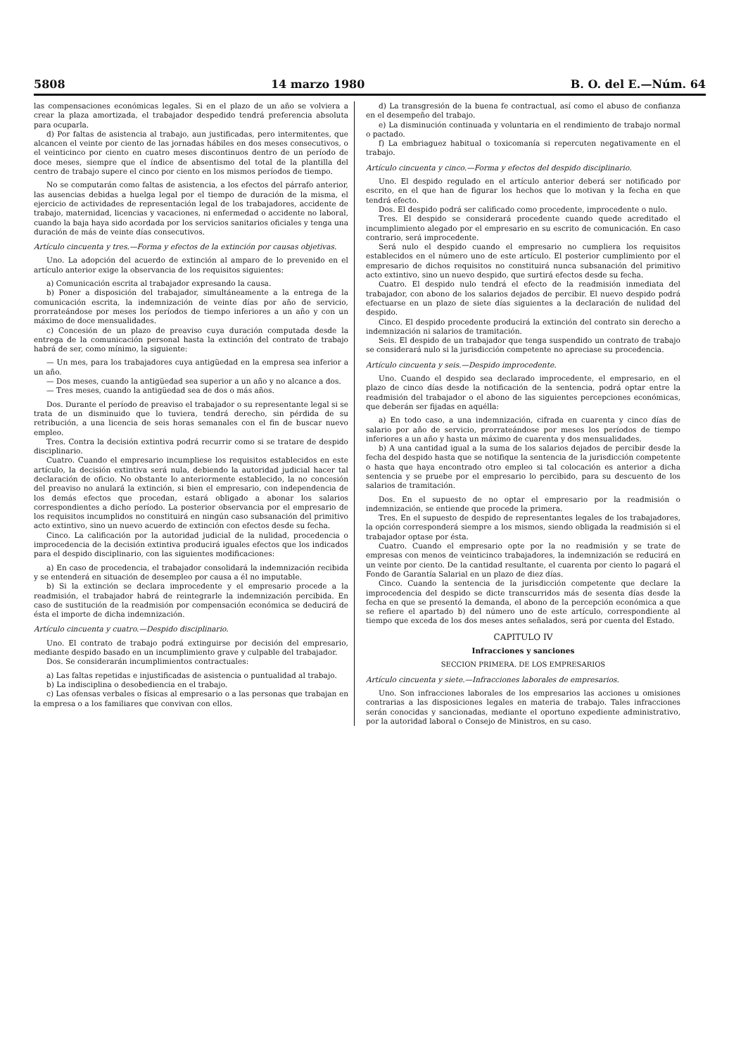5808 14 marzo 1980 B. O. del E.—Núm. 64
las compensaciones económicas legales. Si en el plazo de un año se volviera a crear la plaza amortizada, el trabajador despedido tendrá preferencia absoluta para ocuparla.
d) Por faltas de asistencia al trabajo, aun justificadas, pero intermitentes, que alcancen el veinte por ciento de las jornadas hábiles en dos meses consecutivos, o el veinticinco por ciento en cuatro meses discontinuos dentro de un período de doce meses, siempre que el índice de absentismo del total de la plantilla del centro de trabajo supere el cinco por ciento en los mismos períodos de tiempo.
No se computarán como faltas de asistencia, a los efectos del párrafo anterior, las ausencias debidas a huelga legal por el tiempo de duración de la misma, el ejercicio de actividades de representación legal de los trabajadores, accidente de trabajo, maternidad, licencias y vacaciones, ni enfermedad o accidente no laboral, cuando la baja haya sido acordada por los servicios sanitarios oficiales y tenga una duración de más de veinte días consecutivos.
Artículo cincuenta y tres.—Forma y efectos de la extinción por causas objetivas.
Uno. La adopción del acuerdo de extinción al amparo de lo prevenido en el artículo anterior exige la observancia de los requisitos siguientes:
a) Comunicación escrita al trabajador expresando la causa.
b) Poner a disposición del trabajador, simultáneamente a la entrega de la comunicación escrita, la indemnización de veinte días por año de servicio, prorrateándose por meses los períodos de tiempo inferiores a un año y con un máximo de doce mensualidades.
c) Concesión de un plazo de preaviso cuya duración computada desde la entrega de la comunicación personal hasta la extinción del contrato de trabajo habrá de ser, como mínimo, la siguiente:
— Un mes, para los trabajadores cuya antigüedad en la empresa sea inferior a un año.
— Dos meses, cuando la antigüedad sea superior a un año y no alcance a dos.
— Tres meses, cuando la antigüedad sea de dos o más años.
Dos. Durante el período de preaviso el trabajador o su representante legal si se trata de un disminuido que lo tuviera, tendrá derecho, sin pérdida de su retribución, a una licencia de seis horas semanales con el fin de buscar nuevo empleo.
Tres. Contra la decisión extintiva podrá recurrir como si se tratare de despido disciplinario.
Cuatro. Cuando el empresario incumpliese los requisitos establecidos en este artículo, la decisión extintiva será nula, debiendo la autoridad judicial hacer tal declaración de oficio. No obstante lo anteriormente establecido, la no concesión del preaviso no anulará la extinción, si bien el empresario, con independencia de los demás efectos que procedan, estará obligado a abonar los salarios correspondientes a dicho período. La posterior observancia por el empresario de los requisitos incumplidos no constituirá en ningún caso subsanación del primitivo acto extintivo, sino un nuevo acuerdo de extinción con efectos desde su fecha.
Cinco. La calificación por la autoridad judicial de la nulidad, procedencia o improcedencia de la decisión extintiva producirá iguales efectos que los indicados para el despido disciplinario, con las siguientes modificaciones:
a) En caso de procedencia, el trabajador consolidará la indemnización recibida y se entenderá en situación de desempleo por causa a él no imputable.
b) Si la extinción se declara improcedente y el empresario procede a la readmisión, el trabajador habrá de reintegrarle la indemnización percibida. En caso de sustitución de la readmisión por compensación económica se deducirá de ésta el importe de dicha indemnización.
Artículo cincuenta y cuatro.—Despido disciplinario.
Uno. El contrato de trabajo podrá extinguirse por decisión del empresario, mediante despido basado en un incumplimiento grave y culpable del trabajador.
Dos. Se considerarán incumplimientos contractuales:
a) Las faltas repetidas e injustificadas de asistencia o puntualidad al trabajo.
b) La indisciplina o desobediencia en el trabajo.
c) Las ofensas verbales o físicas al empresario o a las personas que trabajan en la empresa o a los familiares que convivan con ellos.
d) La transgresión de la buena fe contractual, así como el abuso de confianza en el desempeño del trabajo.
e) La disminución continuada y voluntaria en el rendimiento de trabajo normal o pactado.
f) La embriaguez habitual o toxicomanía si repercuten negativamente en el trabajo.
Artículo cincuenta y cinco.—Forma y efectos del despido disciplinario.
Uno. El despido regulado en el artículo anterior deberá ser notificado por escrito, en el que han de figurar los hechos que lo motivan y la fecha en que tendrá efecto.
Dos. El despido podrá ser calificado como procedente, improcedente o nulo.
Tres. El despido se considerará procedente cuando quede acreditado el incumplimiento alegado por el empresario en su escrito de comunicación. En caso contrario, será improcedente.
Será nulo el despido cuando el empresario no cumpliera los requisitos establecidos en el número uno de este artículo. El posterior cumplimiento por el empresario de dichos requisitos no constituirá nunca subsanación del primitivo acto extintivo, sino un nuevo despido, que surtirá efectos desde su fecha.
Cuatro. El despido nulo tendrá el efecto de la readmisión inmediata del trabajador, con abono de los salarios dejados de percibir. El nuevo despido podrá efectuarse en un plazo de siete días siguientes a la declaración de nulidad del despido.
Cinco. El despido procedente producirá la extinción del contrato sin derecho a indemnización ni salarios de tramitación.
Seis. El despido de un trabajador que tenga suspendido un contrato de trabajo se considerará nulo si la jurisdicción competente no apreciase su procedencia.
Artículo cincuenta y seis.—Despido improcedente.
Uno. Cuando el despido sea declarado improcedente, el empresario, en el plazo de cinco días desde la notificación de la sentencia, podrá optar entre la readmisión del trabajador o el abono de las siguientes percepciones económicas, que deberán ser fijadas en aquélla:
a) En todo caso, a una indemnización, cifrada en cuarenta y cinco días de salario por año de servicio, prorrateándose por meses los períodos de tiempo inferiores a un año y hasta un máximo de cuarenta y dos mensualidades.
b) A una cantidad igual a la suma de los salarios dejados de percibir desde la fecha del despido hasta que se notifique la sentencia de la jurisdicción competente o hasta que haya encontrado otro empleo si tal colocación es anterior a dicha sentencia y se pruebe por el empresario lo percibido, para su descuento de los salarios de tramitación.
Dos. En el supuesto de no optar el empresario por la readmisión o indemnización, se entiende que procede la primera.
Tres. En el supuesto de despido de representantes legales de los trabajadores, la opción corresponderá siempre a los mismos, siendo obligada la readmisión si el trabajador optase por ésta.
Cuatro. Cuando el empresario opte por la no readmisión y se trate de empresas con menos de veinticinco trabajadores, la indemnización se reducirá en un veinte por ciento. De la cantidad resultante, el cuarenta por ciento lo pagará el Fondo de Garantía Salarial en un plazo de diez días.
Cinco. Cuando la sentencia de la jurisdicción competente que declare la improcedencia del despido se dicte transcurridos más de sesenta días desde la fecha en que se presentó la demanda, el abono de la percepción económica a que se refiere el apartado b) del número uno de este artículo, correspondiente al tiempo que exceda de los dos meses antes señalados, será por cuenta del Estado.
CAPITULO IV
Infracciones y sanciones
SECCION PRIMERA. DE LOS EMPRESARIOS
Artículo cincuenta y siete.—Infracciones laborales de empresarios.
Uno. Son infracciones laborales de los empresarios las acciones u omisiones contrarias a las disposiciones legales en materia de trabajo. Tales infracciones serán conocidas y sancionadas, mediante el oportuno expediente administrativo, por la autoridad laboral o Consejo de Ministros, en su caso.